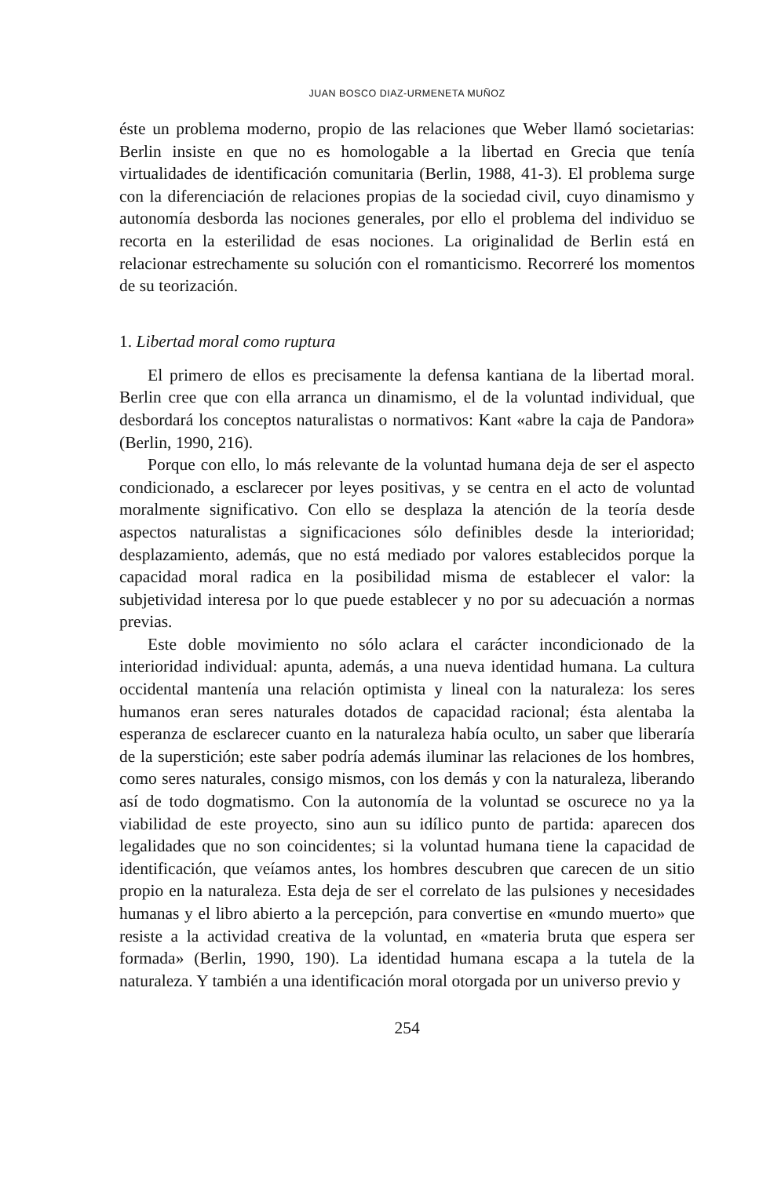JUAN BOSCO DIAZ-URMENETA MUÑOZ
éste un problema moderno, propio de las relaciones que Weber llamó societarias: Berlin insiste en que no es homologable a la libertad en Grecia que tenía virtualidades de identificación comunitaria (Berlin, 1988, 41-3). El problema surge con la diferenciación de relaciones propias de la sociedad civil, cuyo dinamismo y autonomía desborda las nociones generales, por ello el problema del individuo se recorta en la esterilidad de esas nociones. La originalidad de Berlin está en relacionar estrechamente su solución con el romanticismo. Recorreré los momentos de su teorización.
1. Libertad moral como ruptura
El primero de ellos es precisamente la defensa kantiana de la libertad moral. Berlin cree que con ella arranca un dinamismo, el de la voluntad individual, que desbordará los conceptos naturalistas o normativos: Kant «abre la caja de Pandora» (Berlin, 1990, 216).
Porque con ello, lo más relevante de la voluntad humana deja de ser el aspecto condicionado, a esclarecer por leyes positivas, y se centra en el acto de voluntad moralmente significativo. Con ello se desplaza la atención de la teoría desde aspectos naturalistas a significaciones sólo definibles desde la interioridad; desplazamiento, además, que no está mediado por valores establecidos porque la capacidad moral radica en la posibilidad misma de establecer el valor: la subjetividad interesa por lo que puede establecer y no por su adecuación a normas previas.
Este doble movimiento no sólo aclara el carácter incondicionado de la interioridad individual: apunta, además, a una nueva identidad humana. La cultura occidental mantenía una relación optimista y lineal con la naturaleza: los seres humanos eran seres naturales dotados de capacidad racional; ésta alentaba la esperanza de esclarecer cuanto en la naturaleza había oculto, un saber que liberaría de la superstición; este saber podría además iluminar las relaciones de los hombres, como seres naturales, consigo mismos, con los demás y con la naturaleza, liberando así de todo dogmatismo. Con la autonomía de la voluntad se oscurece no ya la viabilidad de este proyecto, sino aun su idílico punto de partida: aparecen dos legalidades que no son coincidentes; si la voluntad humana tiene la capacidad de identificación, que veíamos antes, los hombres descubren que carecen de un sitio propio en la naturaleza. Esta deja de ser el correlato de las pulsiones y necesidades humanas y el libro abierto a la percepción, para convertise en «mundo muerto» que resiste a la actividad creativa de la voluntad, en «materia bruta que espera ser formada» (Berlin, 1990, 190). La identidad humana escapa a la tutela de la naturaleza. Y también a una identificación moral otorgada por un universo previo y
254